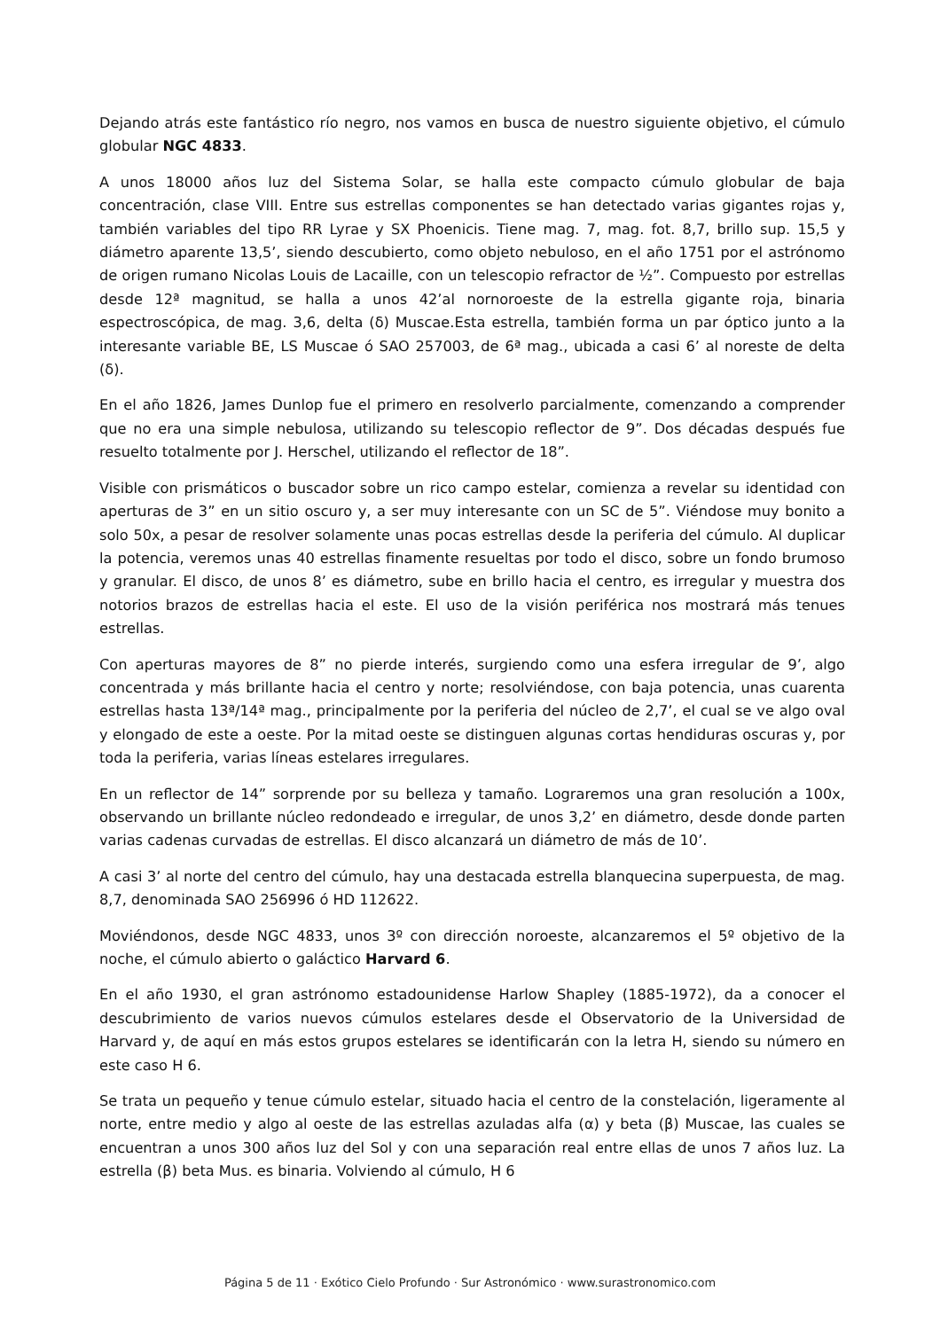Dejando atrás este fantástico río negro, nos vamos en busca de nuestro siguiente objetivo, el cúmulo globular NGC 4833.
A unos 18000 años luz del Sistema Solar, se halla este compacto cúmulo globular de baja concentración, clase VIII. Entre sus estrellas componentes se han detectado varias gigantes rojas y, también variables del tipo RR Lyrae y SX Phoenicis. Tiene mag. 7, mag. fot. 8,7, brillo sup. 15,5 y diámetro aparente 13,5’, siendo descubierto, como objeto nebuloso, en el año 1751 por el astrónomo de origen rumano Nicolas Louis de Lacaille, con un telescopio refractor de ½”. Compuesto por estrellas desde 12ª magnitud, se halla a unos 42’al nornoroeste de la estrella gigante roja, binaria espectroscópica, de mag. 3,6, delta (δ) Muscae.Esta estrella, también forma un par óptico junto a la interesante variable BE, LS Muscae ó SAO 257003, de 6ª mag., ubicada a casi 6’ al noreste de delta (δ).
En el año 1826, James Dunlop fue el primero en resolverlo parcialmente, comenzando a comprender que no era una simple nebulosa, utilizando su telescopio reflector de 9”. Dos décadas después fue resuelto totalmente por J. Herschel, utilizando el reflector de 18”.
Visible con prismáticos o buscador sobre un rico campo estelar, comienza a revelar su identidad con aperturas de 3” en un sitio oscuro y, a ser muy interesante con un SC de 5”. Viéndose muy bonito a solo 50x, a pesar de resolver solamente unas pocas estrellas desde la periferia del cúmulo. Al duplicar la potencia, veremos unas 40 estrellas finamente resueltas por todo el disco, sobre un fondo brumoso y granular. El disco, de unos 8’ es diámetro, sube en brillo hacia el centro, es irregular y muestra dos notorios brazos de estrellas hacia el este. El uso de la visión periférica nos mostrará más tenues estrellas.
Con aperturas mayores de 8” no pierde interés, surgiendo como una esfera irregular de 9’, algo concentrada y más brillante hacia el centro y norte; resolviéndose, con baja potencia, unas cuarenta estrellas hasta 13ª/14ª mag., principalmente por la periferia del núcleo de 2,7’, el cual se ve algo oval y elongado de este a oeste. Por la mitad oeste se distinguen algunas cortas hendiduras oscuras y, por toda la periferia, varias líneas estelares irregulares.
En un reflector de 14” sorprende por su belleza y tamaño. Lograremos una gran resolución a 100x, observando un brillante núcleo redondeado e irregular, de unos 3,2’ en diámetro, desde donde parten varias cadenas curvadas de estrellas. El disco alcanzará un diámetro de más de 10’.
A casi 3’ al norte del centro del cúmulo, hay una destacada estrella blanquecina superpuesta, de mag. 8,7, denominada SAO 256996 ó HD 112622.
Moviéndonos, desde NGC 4833, unos 3º con dirección noroeste, alcanzaremos el 5º objetivo de la noche, el cúmulo abierto o galáctico Harvard 6.
En el año 1930, el gran astrónomo estadounidense Harlow Shapley (1885-1972), da a conocer el descubrimiento de varios nuevos cúmulos estelares desde el Observatorio de la Universidad de Harvard y, de aquí en más estos grupos estelares se identificarán con la letra H, siendo su número en este caso H 6.
Se trata un pequeño y tenue cúmulo estelar, situado hacia el centro de la constelación, ligeramente al norte, entre medio y algo al oeste de las estrellas azuladas alfa (α) y beta (β) Muscae, las cuales se encuentran a unos 300 años luz del Sol y con una separación real entre ellas de unos 7 años luz. La estrella (β) beta Mus. es binaria. Volviendo al cúmulo, H 6
Página 5 de 11 · Exótico Cielo Profundo · Sur Astronómico · www.surastronomico.com